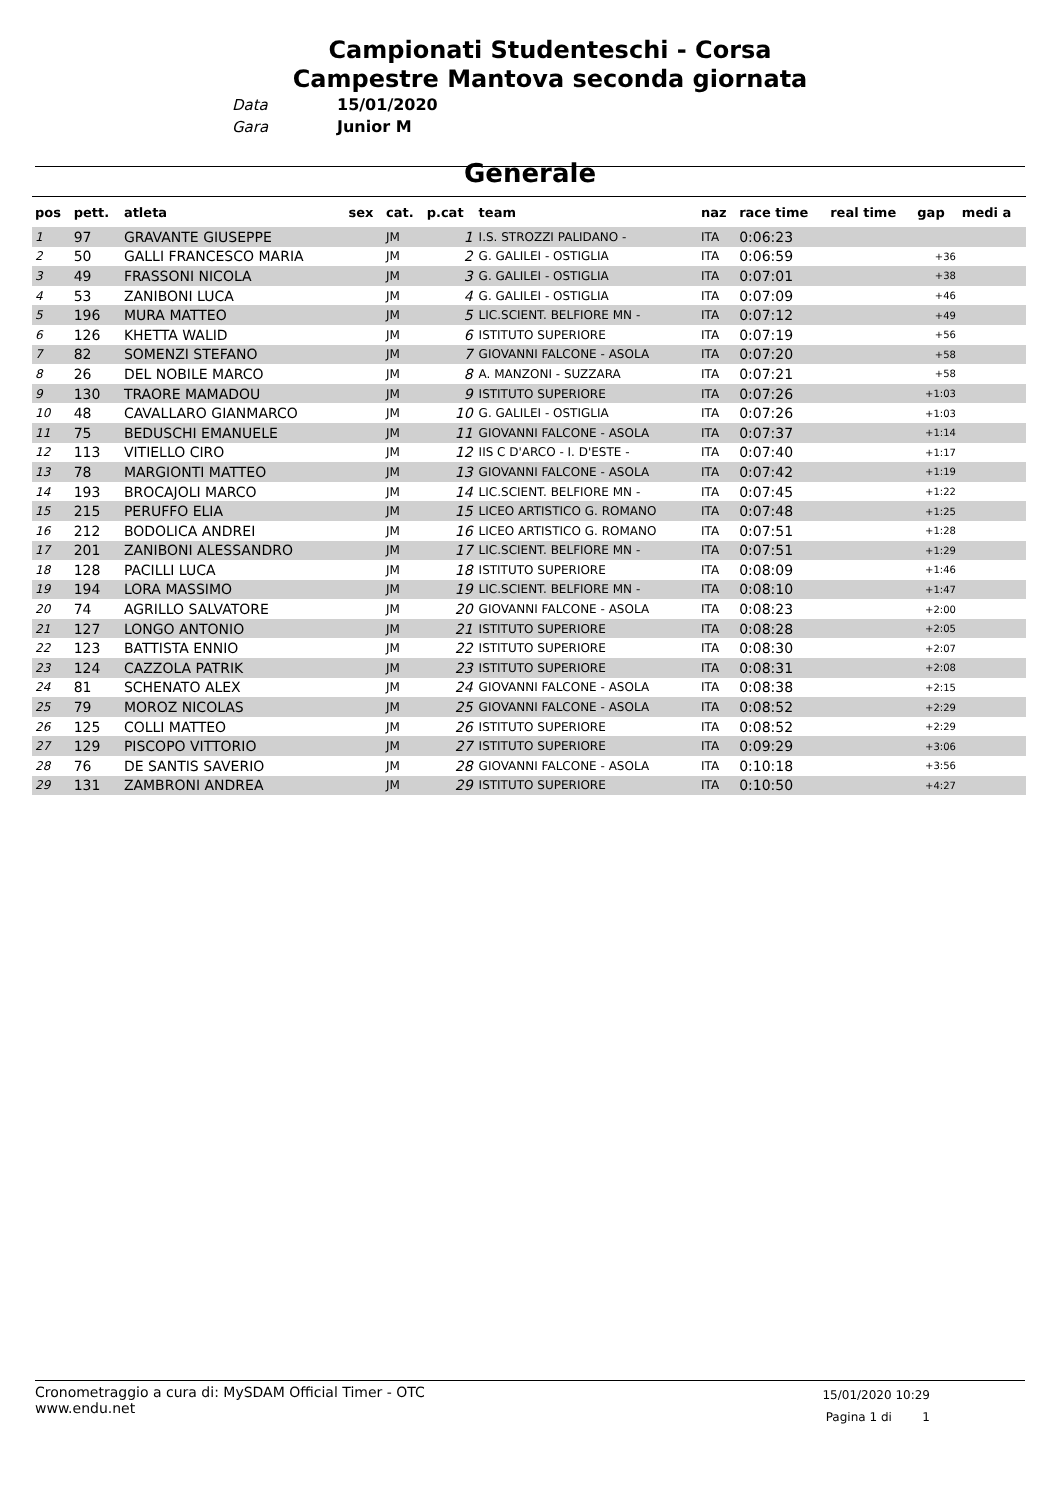Campionati Studenteschi - Corsa
Campestre Mantova seconda giornata
Data 15/01/2020
Gara Junior M
Generale
| pos | pett. | atleta | sex | cat. | p.cat | team | naz | race time | real time | gap | medi a |
| --- | --- | --- | --- | --- | --- | --- | --- | --- | --- | --- | --- |
| 1 | 97 | GRAVANTE GIUSEPPE | | JM | 1 | I.S. STROZZI PALIDANO - | ITA | 0:06:23 | | | |
| 2 | 50 | GALLI FRANCESCO MARIA | | JM | 2 | G. GALILEI - OSTIGLIA | ITA | 0:06:59 | | +36 | |
| 3 | 49 | FRASSONI NICOLA | | JM | 3 | G. GALILEI - OSTIGLIA | ITA | 0:07:01 | | +38 | |
| 4 | 53 | ZANIBONI LUCA | | JM | 4 | G. GALILEI - OSTIGLIA | ITA | 0:07:09 | | +46 | |
| 5 | 196 | MURA MATTEO | | JM | 5 | LIC.SCIENT. BELFIORE MN - | ITA | 0:07:12 | | +49 | |
| 6 | 126 | KHETTA WALID | | JM | 6 | ISTITUTO SUPERIORE | ITA | 0:07:19 | | +56 | |
| 7 | 82 | SOMENZI STEFANO | | JM | 7 | GIOVANNI FALCONE - ASOLA | ITA | 0:07:20 | | +58 | |
| 8 | 26 | DEL NOBILE MARCO | | JM | 8 | A. MANZONI - SUZZARA | ITA | 0:07:21 | | +58 | |
| 9 | 130 | TRAORE MAMADOU | | JM | 9 | ISTITUTO SUPERIORE | ITA | 0:07:26 | | +1:03 | |
| 10 | 48 | CAVALLARO GIANMARCO | | JM | 10 | G. GALILEI - OSTIGLIA | ITA | 0:07:26 | | +1:03 | |
| 11 | 75 | BEDUSCHI EMANUELE | | JM | 11 | GIOVANNI FALCONE - ASOLA | ITA | 0:07:37 | | +1:14 | |
| 12 | 113 | VITIELLO CIRO | | JM | 12 | IIS C D'ARCO - I. D'ESTE - | ITA | 0:07:40 | | +1:17 | |
| 13 | 78 | MARGIONTI MATTEO | | JM | 13 | GIOVANNI FALCONE - ASOLA | ITA | 0:07:42 | | +1:19 | |
| 14 | 193 | BROCAJOLI MARCO | | JM | 14 | LIC.SCIENT. BELFIORE MN - | ITA | 0:07:45 | | +1:22 | |
| 15 | 215 | PERUFFO ELIA | | JM | 15 | LICEO ARTISTICO G. ROMANO | ITA | 0:07:48 | | +1:25 | |
| 16 | 212 | BODOLICA ANDREI | | JM | 16 | LICEO ARTISTICO G. ROMANO | ITA | 0:07:51 | | +1:28 | |
| 17 | 201 | ZANIBONI ALESSANDRO | | JM | 17 | LIC.SCIENT. BELFIORE MN - | ITA | 0:07:51 | | +1:29 | |
| 18 | 128 | PACILLI LUCA | | JM | 18 | ISTITUTO SUPERIORE | ITA | 0:08:09 | | +1:46 | |
| 19 | 194 | LORA MASSIMO | | JM | 19 | LIC.SCIENT. BELFIORE MN - | ITA | 0:08:10 | | +1:47 | |
| 20 | 74 | AGRILLO SALVATORE | | JM | 20 | GIOVANNI FALCONE - ASOLA | ITA | 0:08:23 | | +2:00 | |
| 21 | 127 | LONGO ANTONIO | | JM | 21 | ISTITUTO SUPERIORE | ITA | 0:08:28 | | +2:05 | |
| 22 | 123 | BATTISTA ENNIO | | JM | 22 | ISTITUTO SUPERIORE | ITA | 0:08:30 | | +2:07 | |
| 23 | 124 | CAZZOLA PATRIK | | JM | 23 | ISTITUTO SUPERIORE | ITA | 0:08:31 | | +2:08 | |
| 24 | 81 | SCHENATO ALEX | | JM | 24 | GIOVANNI FALCONE - ASOLA | ITA | 0:08:38 | | +2:15 | |
| 25 | 79 | MOROZ NICOLAS | | JM | 25 | GIOVANNI FALCONE - ASOLA | ITA | 0:08:52 | | +2:29 | |
| 26 | 125 | COLLI MATTEO | | JM | 26 | ISTITUTO SUPERIORE | ITA | 0:08:52 | | +2:29 | |
| 27 | 129 | PISCOPO VITTORIO | | JM | 27 | ISTITUTO SUPERIORE | ITA | 0:09:29 | | +3:06 | |
| 28 | 76 | DE SANTIS SAVERIO | | JM | 28 | GIOVANNI FALCONE - ASOLA | ITA | 0:10:18 | | +3:56 | |
| 29 | 131 | ZAMBRONI ANDREA | | JM | 29 | ISTITUTO SUPERIORE | ITA | 0:10:50 | | +4:27 | |
Cronometraggio a cura di: MySDAM Official Timer - OTC
www.endu.net
15/01/2020 10:29
Pagina 1 di 1